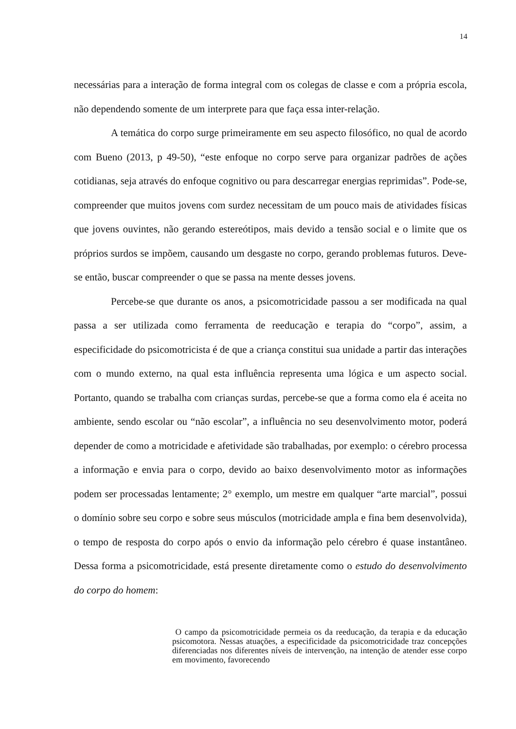14
necessárias para a interação de forma integral com os colegas de classe e com a própria escola, não dependendo somente de um interprete para que faça essa inter-relação.
A temática do corpo surge primeiramente em seu aspecto filosófico, no qual de acordo com Bueno (2013, p 49-50), “este enfoque no corpo serve para organizar padrões de ações cotidianas, seja através do enfoque cognitivo ou para descarregar energias reprimidas”. Pode-se, compreender que muitos jovens com surdez necessitam de um pouco mais de atividades físicas que jovens ouvintes, não gerando estereótipos, mais devido a tensão social e o limite que os próprios surdos se impõem, causando um desgaste no corpo, gerando problemas futuros. Deve-se então, buscar compreender o que se passa na mente desses jovens.
Percebe-se que durante os anos, a psicomotricidade passou a ser modificada na qual passa a ser utilizada como ferramenta de reeducação e terapia do “corpo”, assim, a especificidade do psicomotricista é de que a criança constitui sua unidade a partir das interações com o mundo externo, na qual esta influência representa uma lógica e um aspecto social. Portanto, quando se trabalha com crianças surdas, percebe-se que a forma como ela é aceita no ambiente, sendo escolar ou “não escolar”, a influência no seu desenvolvimento motor, poderá depender de como a motricidade e afetividade são trabalhadas, por exemplo: o cérebro processa a informação e envia para o corpo, devido ao baixo desenvolvimento motor as informações podem ser processadas lentamente; 2° exemplo, um mestre em qualquer “arte marcial”, possui o domínio sobre seu corpo e sobre seus músculos (motricidade ampla e fina bem desenvolvida), o tempo de resposta do corpo após o envio da informação pelo cérebro é quase instantâneo. Dessa forma a psicomotricidade, está presente diretamente como o estudo do desenvolvimento do corpo do homem:
O campo da psicomotricidade permeia os da reeducação, da terapia e da educação psicomotora. Nessas atuações, a especificidade da psicomotricidade traz concepções diferenciadas nos diferentes níveis de intervenção, na intenção de atender esse corpo em movimento, favorecendo